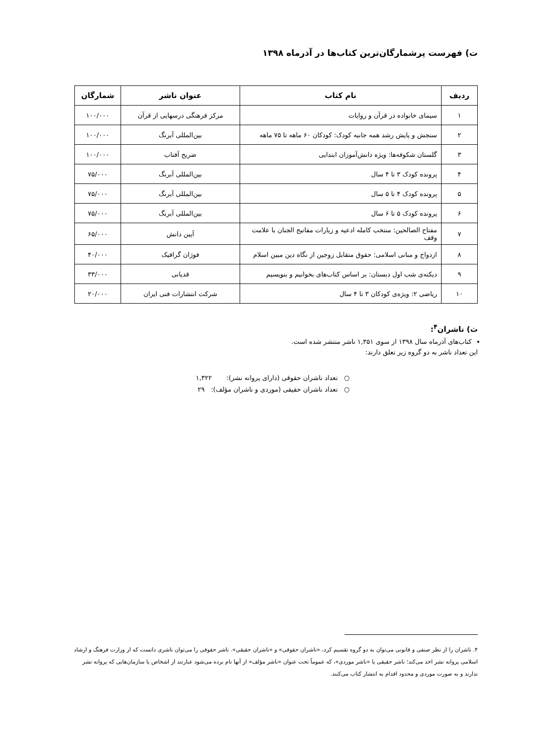ت) فهرست پرشمارگان‌ترین کتاب‌ها در آذرماه ۱۳۹۸
| ردیف | نام کتاب | عنوان ناشر | شمارگان |
| --- | --- | --- | --- |
| ۱ | سیمای خانواده در قرآن و روایات | مرکز فرهنگی درسهایی از قرآن | ۱۰۰/۰۰۰ |
| ۲ | سنجش و پایش رشد همه جانبه کودک: کودکان ۶۰ ماهه تا ۷۵ ماهه | بین‌المللی آبرنگ | ۱۰۰/۰۰۰ |
| ۳ | گلستان شکوفه‌ها: ویژه دانش‌آموزان ابتدایی | ضریح آفتاب | ۱۰۰/۰۰۰ |
| ۴ | پرونده کودک ۳ تا ۴ سال | بین‌المللی آبرنگ | ۷۵/۰۰۰ |
| ۵ | پرونده کودک ۴ تا ۵ سال | بین‌المللی آبرنگ | ۷۵/۰۰۰ |
| ۶ | پرونده کودک ۵ تا ۶ سال | بین‌المللی آبرنگ | ۷۵/۰۰۰ |
| ۷ | مفتاح الصالحین: منتخب کامله ادعیه و زیارات مفاتیح الجنان با علامت وقف | آیین دانش | ۶۵/۰۰۰ |
| ۸ | ازدواج و مبانی اسلامی: حقوق متقابل زوجین از نگاه دین مبین اسلام | فوژان گرافیک | ۴۰/۰۰۰ |
| ۹ | دیکته‌ی شب اول دبستان: بر اساس کتاب‌های بخوانیم و بنویسیم | قدیانی | ۳۳/۰۰۰ |
| ۱۰ | ریاضی ۲: ویژه‌ی کودکان ۳ تا ۴ سال | شرکت انتشارات فنی ایران | ۲۰/۰۰۰ |
ث) ناشران<sup>۴</sup>:
کتاب‌های آذرماه سال ۱۳۹۸ از سوی ۱,۳۵۱ ناشر منتشر شده است.
این تعداد ناشر به دو گروه زیر تعلق دارند:
○ تعداد ناشران حقوقی (دارای پروانه نشر): ۱,۳۲۲
○ تعداد ناشران حقیقی (موردی و ناشران مؤلف): ۲۹
۴. ناشران را از نظر صنفی و قانونی می‌توان به دو گروه تقسیم کرد، «ناشران حقوقی» و «ناشران حقیقی». ناشر حقوقی را می‌توان ناشری دانست که از وزارت فرهنگ و ارشاد اسلامی پروانه نشر اخذ می‌کند؛ ناشر حقیقی یا «ناشر موردی»، که عموماً تحت عنوان «ناشر مؤلف» از آنها نام برده می‌شود عبارتند از اشخاص یا سازمان‌هایی که پروانه نشر ندارند و به صورت موردی و محدود اقدام به انتشار کتاب می‌کنند.